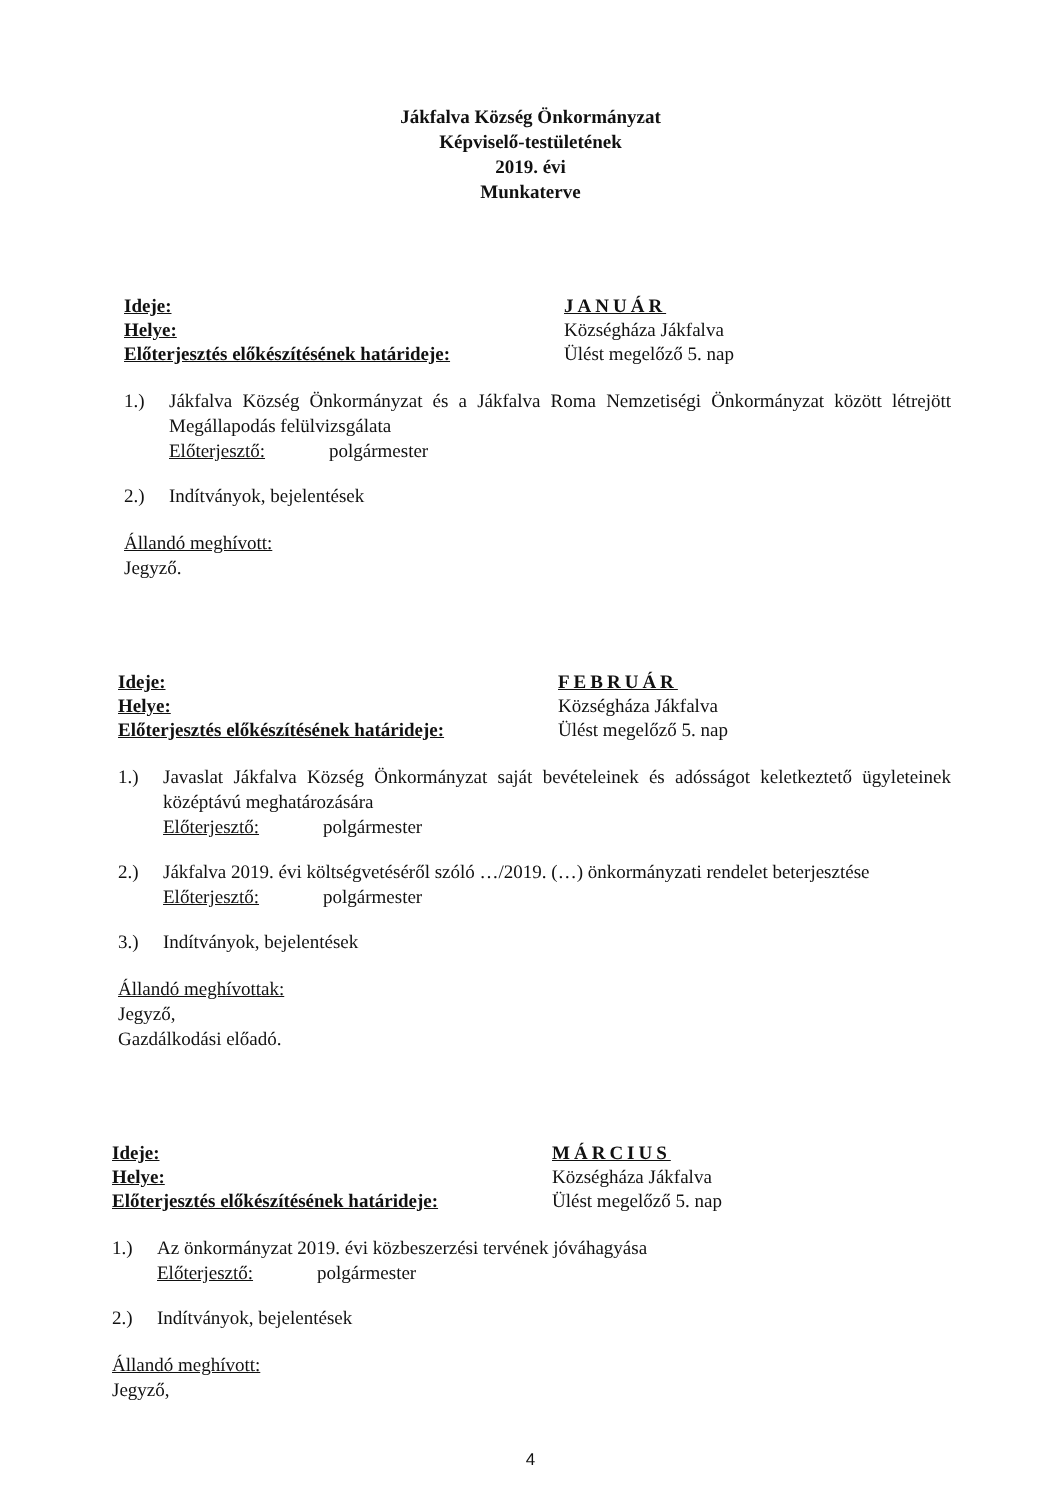Jákfalva Község Önkormányzat
Képviselő-testületének
2019. évi
Munkaterve
Ideje:
Helye:
Előterjesztés előkészítésének határideje:
JANUÁR
Községháza Jákfalva
Ülést megelőző 5. nap
1.) Jákfalva Község Önkormányzat és a Jákfalva Roma Nemzetiségi Önkormányzat között létrejött Megállapodás felülvizsgálata
Előterjesztő: polgármester
2.) Indítványok, bejelentések
Állandó meghívott:
Jegyző.
Ideje:
Helye:
Előterjesztés előkészítésének határideje:
FEBRUÁR
Községháza Jákfalva
Ülést megelőző 5. nap
1.) Javaslat Jákfalva Község Önkormányzat saját bevételeinek és adósságot keletkeztető ügyleteinek középtávú meghatározására
Előterjesztő: polgármester
2.) Jákfalva 2019. évi költségvetéséről szóló …/2019. (…) önkormányzati rendelet beterjesztése
Előterjesztő: polgármester
3.) Indítványok, bejelentések
Állandó meghívottak:
Jegyző,
Gazdálkodási előadó.
Ideje:
Helye:
Előterjesztés előkészítésének határideje:
MÁRCIUS
Községháza Jákfalva
Ülést megelőző 5. nap
1.) Az önkormányzat 2019. évi közbeszerzési tervének jóváhagyása
Előterjesztő: polgármester
2.) Indítványok, bejelentések
Állandó meghívott:
Jegyző,
4